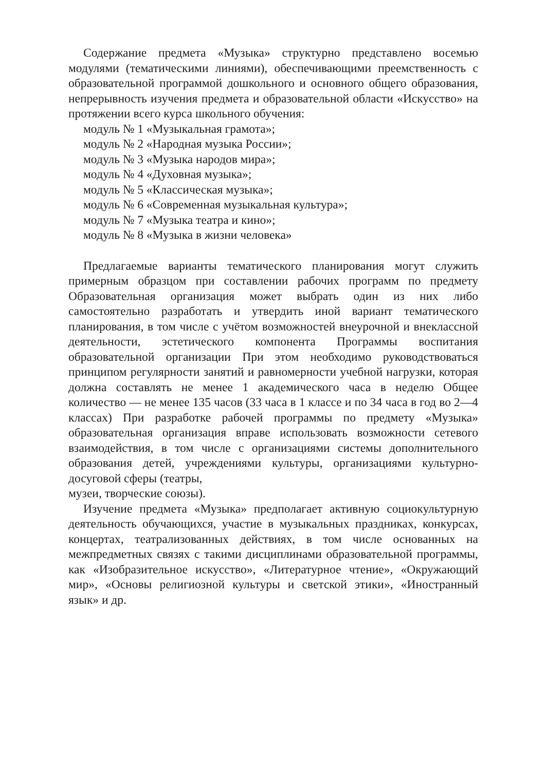Содержание предмета «Музыка» структурно представлено восемью модулями (тематическими линиями), обеспечивающими преемственность с образовательной программой дошкольного и основного общего образования, непрерывность изучения предмета и образовательной области «Искусство» на протяжении всего курса школьного обучения:
модуль № 1 «Музыкальная грамота»;
модуль № 2 «Народная музыка России»;
модуль № 3 «Музыка народов мира»;
модуль № 4 «Духовная музыка»;
модуль № 5 «Классическая музыка»;
модуль № 6 «Современная музыкальная культура»;
модуль № 7 «Музыка театра и кино»;
модуль № 8 «Музыка в жизни человека»
Предлагаемые варианты тематического планирования могут служить примерным образцом при составлении рабочих программ по предмету Образовательная организация может выбрать один из них либо самостоятельно разработать и утвердить иной вариант тематического планирования, в том числе с учётом возможностей внеурочной и внеклассной деятельности, эстетического компонента Программы воспитания образовательной организации При этом необходимо руководствоваться принципом регулярности занятий и равномерности учебной нагрузки, которая должна составлять не менее 1 академического часа в неделю Общее количество — не менее 135 часов (33 часа в 1 классе и по 34 часа в год во 2—4 классах) При разработке рабочей программы по предмету «Музыка» образовательная организация вправе использовать возможности сетевого взаимодействия, в том числе с организациями системы дополнительного образования детей, учреждениями культуры, организациями культурно-досуговой сферы (театры,
музеи, творческие союзы).
Изучение предмета «Музыка» предполагает активную социокультурную деятельность обучающихся, участие в музыкальных праздниках, конкурсах, концертах, театрализованных действиях, в том числе основанных на межпредметных связях с такими дисциплинами образовательной программы, как «Изобразительное искусство», «Литературное чтение», «Окружающий мир», «Основы религиозной культуры и светской этики», «Иностранный язык» и др.